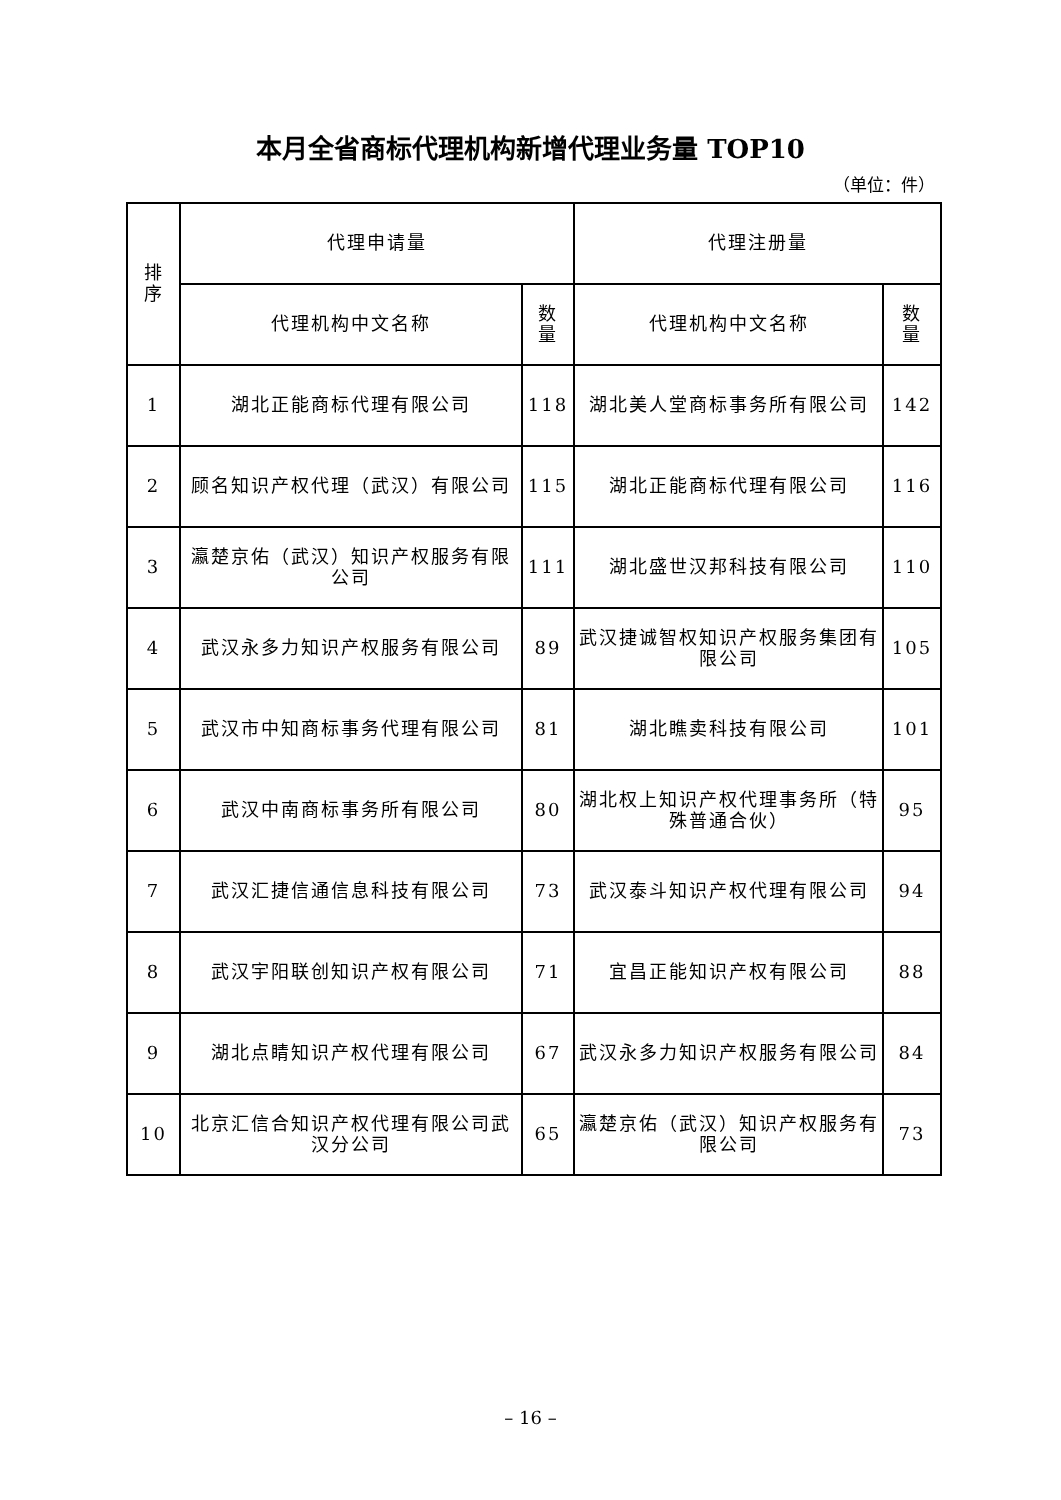本月全省商标代理机构新增代理业务量 TOP10
（单位：件）
| 排 序 | 代理申请量 | | 代理注册量 | |
| --- | --- | --- | --- | --- |
| | 代理机构中文名称 | 数 量 | 代理机构中文名称 | 数 量 |
| 1 | 湖北正能商标代理有限公司 | 118 | 湖北美人堂商标事务所有限公司 | 142 |
| 2 | 顾名知识产权代理（武汉）有限公司 | 115 | 湖北正能商标代理有限公司 | 116 |
| 3 | 瀛楚京佑（武汉）知识产权服务有限公司 | 111 | 湖北盛世汉邦科技有限公司 | 110 |
| 4 | 武汉永多力知识产权服务有限公司 | 89 | 武汉捷诚智权知识产权服务集团有限公司 | 105 |
| 5 | 武汉市中知商标事务代理有限公司 | 81 | 湖北瞧卖科技有限公司 | 101 |
| 6 | 武汉中南商标事务所有限公司 | 80 | 湖北权上知识产权代理事务所（特殊普通合伙） | 95 |
| 7 | 武汉汇捷信通信息科技有限公司 | 73 | 武汉泰斗知识产权代理有限公司 | 94 |
| 8 | 武汉宇阳联创知识产权有限公司 | 71 | 宜昌正能知识产权有限公司 | 88 |
| 9 | 湖北点睛知识产权代理有限公司 | 67 | 武汉永多力知识产权服务有限公司 | 84 |
| 10 | 北京汇信合知识产权代理有限公司武汉分公司 | 65 | 瀛楚京佑（武汉）知识产权服务有限公司 | 73 |
– 16 –